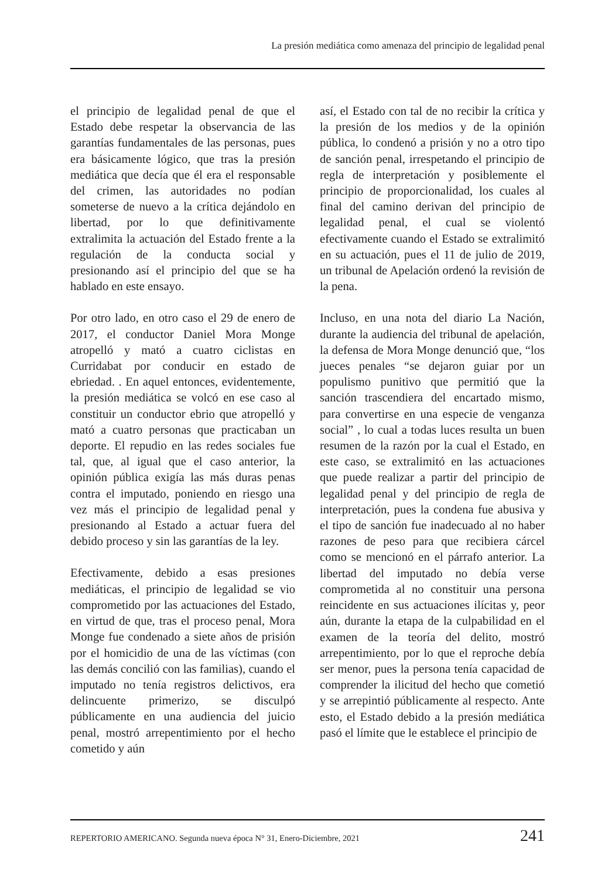La presión mediática como amenaza del principio de legalidad penal
el principio de legalidad penal de que el Estado debe respetar la observancia de las garantías fundamentales de las personas, pues era básicamente lógico, que tras la presión mediática que decía que él era el responsable del crimen, las autoridades no podían someterse de nuevo a la crítica dejándolo en libertad, por lo que definitivamente extralimita la actuación del Estado frente a la regulación de la conducta social y presionando así el principio del que se ha hablado en este ensayo.
Por otro lado, en otro caso el 29 de enero de 2017, el conductor Daniel Mora Monge atropelló y mató a cuatro ciclistas en Curridabat por conducir en estado de ebriedad. . En aquel entonces, evidentemente, la presión mediática se volcó en ese caso al constituir un conductor ebrio que atropelló y mató a cuatro personas que practicaban un deporte. El repudio en las redes sociales fue tal, que, al igual que el caso anterior, la opinión pública exigía las más duras penas contra el imputado, poniendo en riesgo una vez más el principio de legalidad penal y presionando al Estado a actuar fuera del debido proceso y sin las garantías de la ley.
Efectivamente, debido a esas presiones mediáticas, el principio de legalidad se vio comprometido por las actuaciones del Estado, en virtud de que, tras el proceso penal, Mora Monge fue condenado a siete años de prisión por el homicidio de una de las víctimas (con las demás concilió con las familias), cuando el imputado no tenía registros delictivos, era delincuente primerizo, se disculpó públicamente en una audiencia del juicio penal, mostró arrepentimiento por el hecho cometido y aún
así, el Estado con tal de no recibir la crítica y la presión de los medios y de la opinión pública, lo condenó a prisión y no a otro tipo de sanción penal, irrespetando el principio de regla de interpretación y posiblemente el principio de proporcionalidad, los cuales al final del camino derivan del principio de legalidad penal, el cual se violentó efectivamente cuando el Estado se extralimitó en su actuación, pues el 11 de julio de 2019, un tribunal de Apelación ordenó la revisión de la pena.
Incluso, en una nota del diario La Nación, durante la audiencia del tribunal de apelación, la defensa de Mora Monge denunció que, “los jueces penales “se dejaron guiar por un populismo punitivo que permitió que la sanción trascendiera del encartado mismo, para convertirse en una especie de venganza social” , lo cual a todas luces resulta un buen resumen de la razón por la cual el Estado, en este caso, se extralimitó en las actuaciones que puede realizar a partir del principio de legalidad penal y del principio de regla de interpretación, pues la condena fue abusiva y el tipo de sanción fue inadecuado al no haber razones de peso para que recibiera cárcel como se mencionó en el párrafo anterior. La libertad del imputado no debía verse comprometida al no constituir una persona reincidente en sus actuaciones ilícitas y, peor aún, durante la etapa de la culpabilidad en el examen de la teoría del delito, mostró arrepentimiento, por lo que el reproche debía ser menor, pues la persona tenía capacidad de comprender la ilicitud del hecho que cometió y se arrepintió públicamente al respecto. Ante esto, el Estado debido a la presión mediática pasó el límite que le establece el principio de
REPERTORIO AMERICANO. Segunda nueva época N° 31, Enero-Diciembre, 2021 241